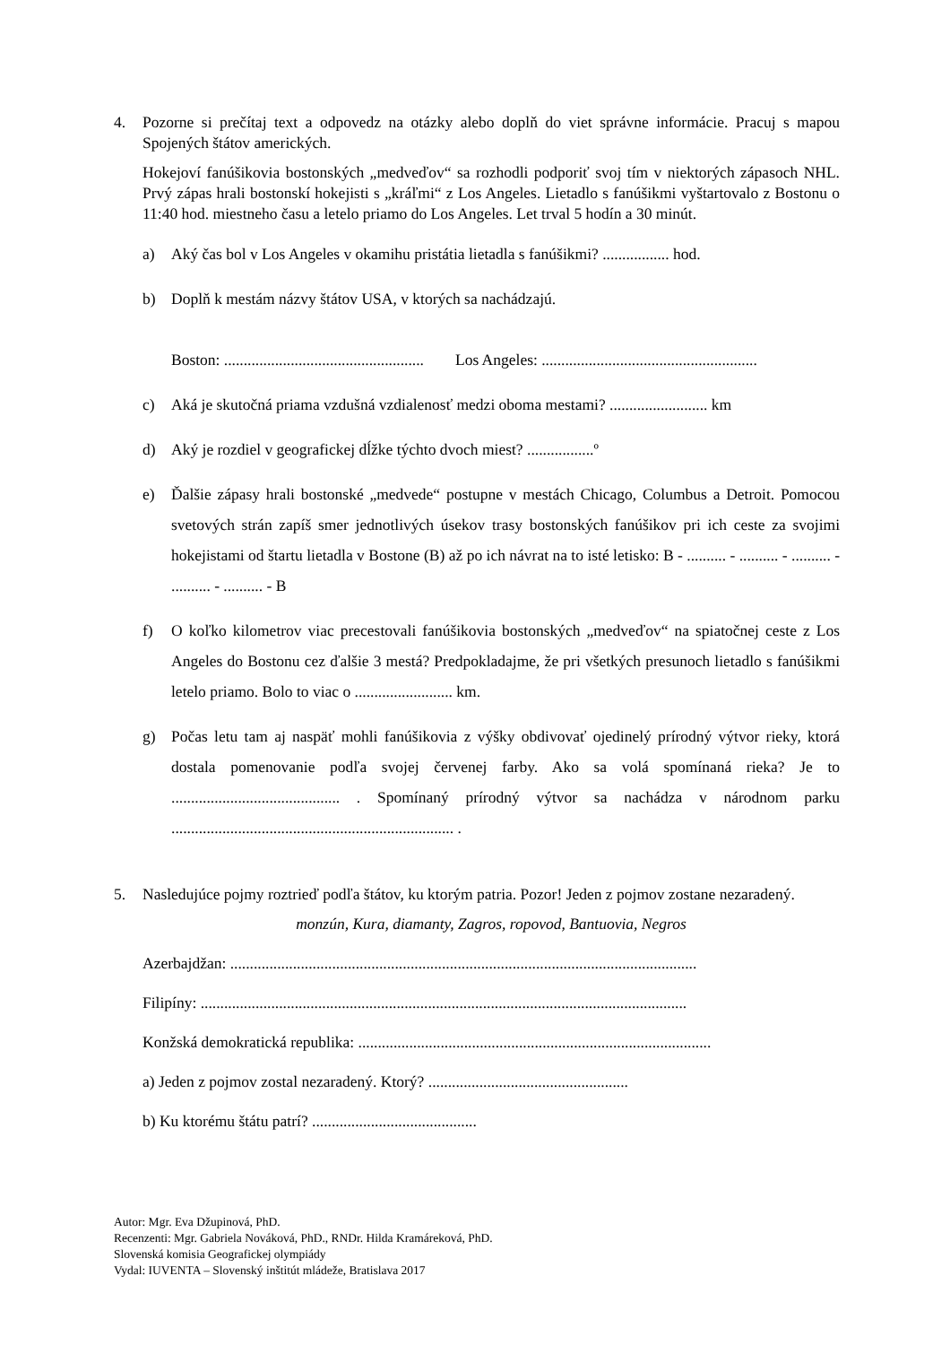4. Pozorne si prečítaj text a odpovedz na otázky alebo doplň do viet správne informácie. Pracuj s mapou Spojených štátov amerických.
Hokejoví fanúšikovia bostonských „medveďov“ sa rozhodli podporiť svoj tím v niektorých zápasoch NHL. Prvý zápas hrali bostonskí hokejisti s „kráľmi“ z Los Angeles. Lietadlo s fanúšikmi vyštartovalo z Bostonu o 11:40 hod. miestneho času a letelo priamo do Los Angeles. Let trval 5 hodín a 30 minút.
a) Aký čas bol v Los Angeles v okamihu pristátia lietadla s fanúšikmi? ................. hod.
b) Doplň k mestám názvy štátov USA, v ktorých sa nachádzajú.
Boston: ................................................... Los Angeles: .......................................................
c) Aká je skutočná priama vzdušná vzdialenosť medzi oboma mestami? ......................... km
d) Aký je rozdiel v geografickej dĺžke týchto dvoch miest? .................º
e) Ďalšie zápasy hrali bostonské „medvede“ postupne v mestách Chicago, Columbus a Detroit. Pomocou svetových strán zapíš smer jednotlivých úsekov trasy bostonských fanúšikov pri ich ceste za svojimi hokejistami od štartu lietadla v Bostone (B) až po ich návrat na to isté letisko: B - .......... - .......... - .......... - .......... - .......... - B
f) O koľko kilometrov viac precestovali fanúšikovia bostonských „medveďov“ na spiatočnej ceste z Los Angeles do Bostonu cez ďalšie 3 mestá? Predpokladajme, že pri všetkých presunoch lietadlo s fanúšikmi letelo priamo. Bolo to viac o ......................... km.
g) Počas letu tam aj naspäť mohli fanúšikovia z výšky obdivovať ojedinelý prírodný výtvor rieky, ktorá dostala pomenovanie podľa svojej červenej farby. Ako sa volá spomínaná rieka? Je to ........................................... . Spomínaný prírodný výtvor sa nachádza v národnom parku ........................................................................ .
5. Nasledujúce pojmy roztrieď podľa štátov, ku ktorým patria. Pozor! Jeden z pojmov zostane nezaradený.
monzún, Kura, diamanty, Zagros, ropovod, Bantuovia, Negros
Azerbajdžan: .......................................................................................................................
Filipíny: ............................................................................................................................
Konžská demokratická republika: ..........................................................................................
a) Jeden z pojmov zostal nezaradený. Ktorý? ...................................................
b) Ku ktorému štátu patrí? ..........................................
Autor: Mgr. Eva Džupinová, PhD.
Recenzenti: Mgr. Gabriela Nováková, PhD., RNDr. Hilda Kramáreková, PhD.
Slovenská komisia Geografickej olympiády
Vydal: IUVENTA – Slovenský inštitút mládeže, Bratislava 2017